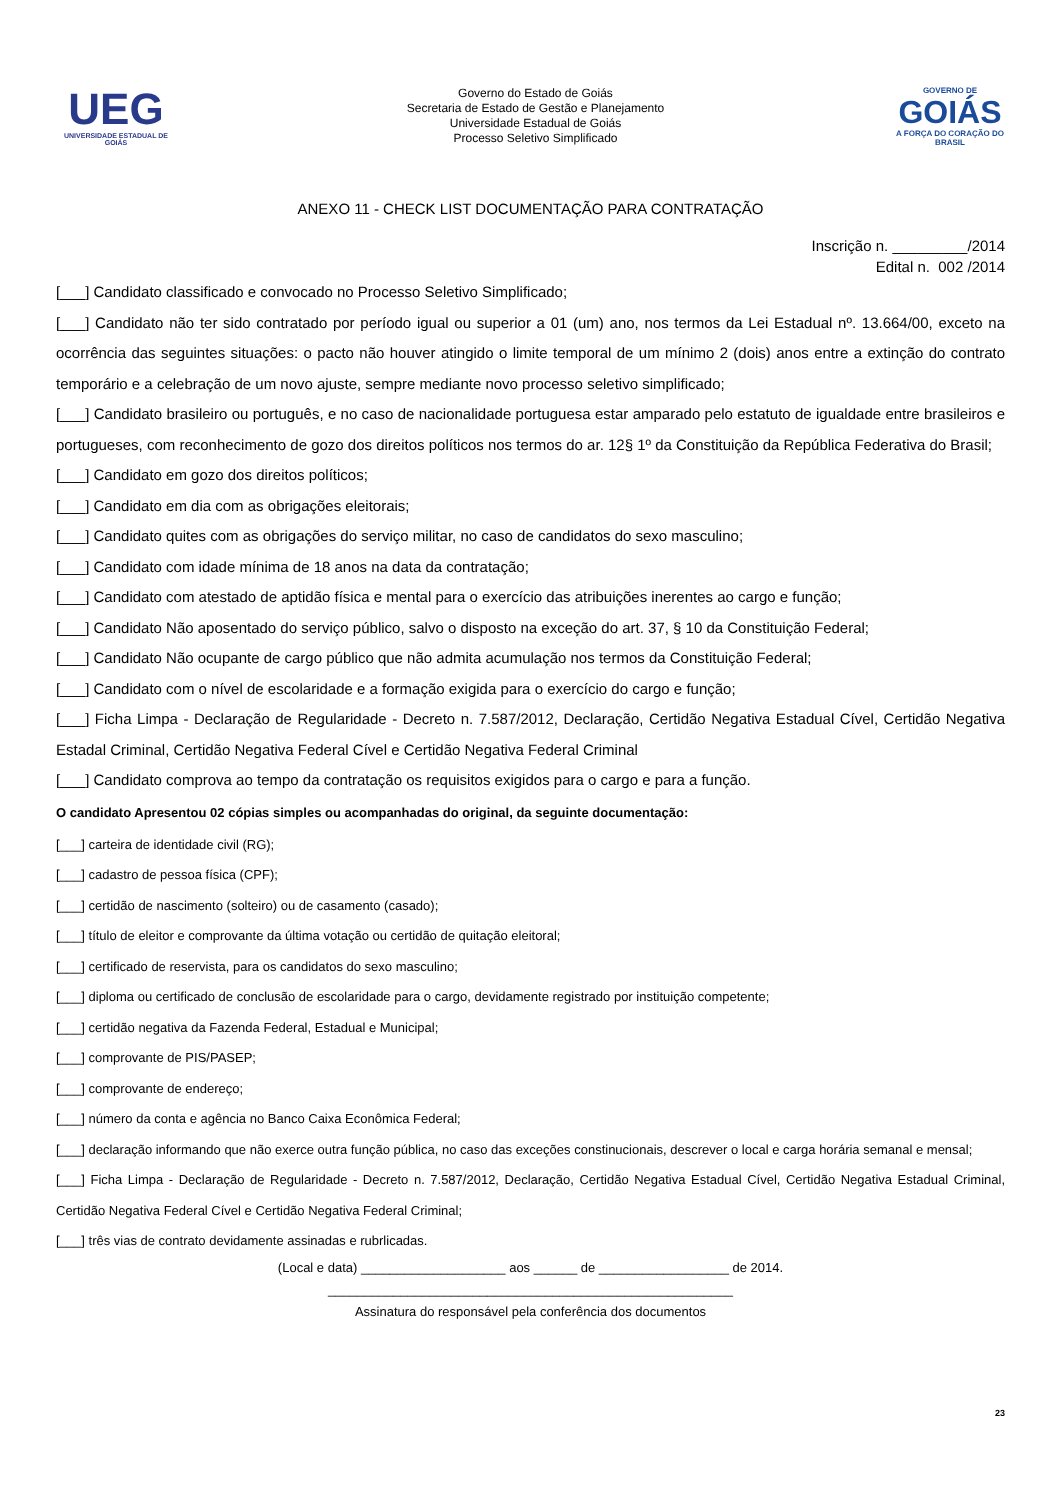UEG
UNIVERSIDADE ESTADUAL DE GOIÁS
Governo do Estado de Goiás
Secretaria de Estado de Gestão e Planejamento
Universidade Estadual de Goiás
Processo Seletivo Simplificado
GOVERNO DE
GOIÁS
A FORÇA DO CORAÇÃO DO BRASIL
ANEXO 11 - CHECK LIST DOCUMENTAÇÃO PARA CONTRATAÇÃO
Inscrição n. _________/2014
Edital n. 002 /2014
[___] Candidato classificado e convocado no Processo Seletivo Simplificado;
[___] Candidato não ter sido contratado por período igual ou superior a 01 (um) ano, nos termos da Lei Estadual nº. 13.664/00, exceto na ocorrência das seguintes situações: o pacto não houver atingido o limite temporal de um mínimo 2 (dois) anos entre a extinção do contrato temporário e a celebração de um novo ajuste, sempre mediante novo processo seletivo simplificado;
[___] Candidato brasileiro ou português, e no caso de nacionalidade portuguesa estar amparado pelo estatuto de igualdade entre brasileiros e portugueses, com reconhecimento de gozo dos direitos políticos nos termos do ar. 12§ 1º da Constituição da República Federativa do Brasil;
[___] Candidato em gozo dos direitos políticos;
[___] Candidato em dia com as obrigações eleitorais;
[___] Candidato quites com as obrigações do serviço militar, no caso de candidatos do sexo masculino;
[___] Candidato com idade mínima de 18 anos na data da contratação;
[___] Candidato com atestado de aptidão física e mental para o exercício das atribuições inerentes ao cargo e função;
[___] Candidato Não aposentado do serviço público, salvo o disposto na exceção do art. 37, § 10 da Constituição Federal;
[___] Candidato Não ocupante de cargo público que não admita acumulação nos termos da Constituição Federal;
[___] Candidato com o nível de escolaridade e a formação exigida para o exercício do cargo e função;
[___] Ficha Limpa - Declaração de Regularidade - Decreto n. 7.587/2012, Declaração, Certidão Negativa Estadual Cível, Certidão Negativa Estadal Criminal, Certidão Negativa Federal Cível e Certidão Negativa Federal Criminal
[___] Candidato comprova ao tempo da contratação os requisitos exigidos para o cargo e para a função.
O candidato Apresentou 02 cópias simples ou acompanhadas do original, da seguinte documentação:
[___] carteira de identidade civil (RG);
[___] cadastro de pessoa física (CPF);
[___] certidão de nascimento (solteiro) ou de casamento (casado);
[___] título de eleitor e comprovante da última votação ou certidão de quitação eleitoral;
[___] certificado de reservista, para os candidatos do sexo masculino;
[___] diploma ou certificado de conclusão de escolaridade para o cargo, devidamente registrado por instituição competente;
[___] certidão negativa da Fazenda Federal, Estadual e Municipal;
[___] comprovante de PIS/PASEP;
[___] comprovante de endereço;
[___] número da conta e agência no Banco Caixa Econômica Federal;
[___] declaração informando que não exerce outra função pública, no caso das exceções constinucionais, descrever o local e carga horária semanal e mensal;
[___] Ficha Limpa - Declaração de Regularidade - Decreto n. 7.587/2012, Declaração, Certidão Negativa Estadual Cível, Certidão Negativa Estadual Criminal, Certidão Negativa Federal Cível e Certidão Negativa Federal Criminal;
[___] três vias de contrato devidamente assinadas e rubrlicadas.
(Local e data) ____________________ aos ______ de __________________ de 2014.
________________________________________________________
Assinatura do responsável pela conferência dos documentos
23